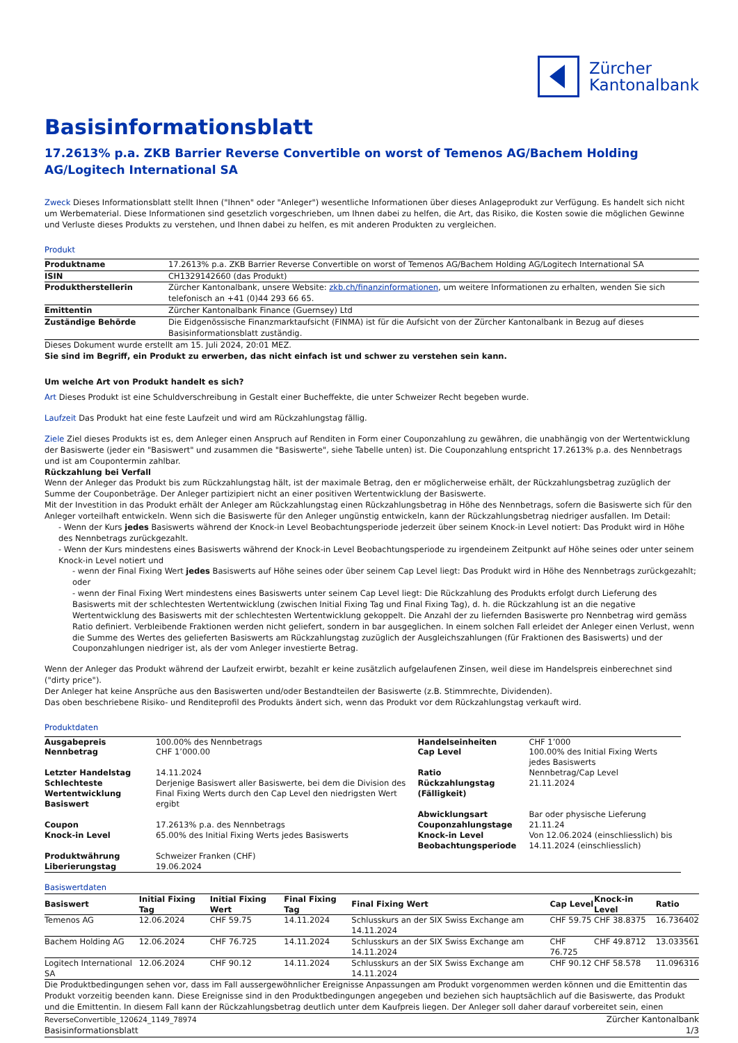Zürcher
Kantonalbank
Basisinformationsblatt
17.2613% p.a. ZKB Barrier Reverse Convertible on worst of Temenos AG/Bachem Holding AG/Logitech International SA
Zweck Dieses Informationsblatt stellt Ihnen ("Ihnen" oder "Anleger") wesentliche Informationen über dieses Anlageprodukt zur Verfügung. Es handelt sich nicht um Werbematerial. Diese Informationen sind gesetzlich vorgeschrieben, um Ihnen dabei zu helfen, die Art, das Risiko, die Kosten sowie die möglichen Gewinne und Verluste dieses Produkts zu verstehen, und Ihnen dabei zu helfen, es mit anderen Produkten zu vergleichen.
Produkt
| Produktname | 17.2613% p.a. ZKB Barrier Reverse Convertible on worst of Temenos AG/Bachem Holding AG/Logitech International SA |
| ISIN | CH1329142660 (das Produkt) |
| Produktherstellerin | Zürcher Kantonalbank, unsere Website: zkb.ch/finanzinformationen , um weitere Informationen zu erhalten, wenden Sie sich telefonisch an +41 (0)44 293 66 65. |
| Emittentin | Zürcher Kantonalbank Finance (Guernsey) Ltd |
| Zuständige Behörde | Die Eidgenössische Finanzmarktaufsicht (FINMA) ist für die Aufsicht von der Zürcher Kantonalbank in Bezug auf dieses Basisinformationsblatt zuständig. |
Dieses Dokument wurde erstellt am 15. Juli 2024, 20:01 MEZ.
Sie sind im Begriff, ein Produkt zu erwerben, das nicht einfach ist und schwer zu verstehen sein kann.
Um welche Art von Produkt handelt es sich?
Art Dieses Produkt ist eine Schuldverschreibung in Gestalt einer Bucheffekte, die unter Schweizer Recht begeben wurde.
Laufzeit Das Produkt hat eine feste Laufzeit und wird am Rückzahlungstag fällig.
Ziele Ziel dieses Produkts ist es, dem Anleger einen Anspruch auf Renditen in Form einer Couponzahlung zu gewähren, die unabhängig von der Wertentwicklung der Basiswerte (jeder ein "Basiswert" und zusammen die "Basiswerte", siehe Tabelle unten) ist. Die Couponzahlung entspricht 17.2613% p.a. des Nennbetrags und ist am Coupontermin zahlbar.
Rückzahlung bei Verfall
Wenn der Anleger das Produkt bis zum Rückzahlungstag hält, ist der maximale Betrag, den er möglicherweise erhält, der Rückzahlungsbetrag zuzüglich der Summe der Couponbeträge. Der Anleger partizipiert nicht an einer positiven Wertentwicklung der Basiswerte.
Mit der Investition in das Produkt erhält der Anleger am Rückzahlungstag einen Rückzahlungsbetrag in Höhe des Nennbetrags, sofern die Basiswerte sich für den Anleger vorteilhaft entwickeln. Wenn sich die Basiswerte für den Anleger ungünstig entwickeln, kann der Rückzahlungsbetrag niedriger ausfallen. Im Detail:
- Wenn der Kurs jedes Basiswerts während der Knock-in Level Beobachtungsperiode jederzeit über seinem Knock-in Level notiert: Das Produkt wird in Höhe des Nennbetrags zurückgezahlt.
- Wenn der Kurs mindestens eines Basiswerts während der Knock-in Level Beobachtungsperiode zu irgendeinem Zeitpunkt auf Höhe seines oder unter seinem Knock-in Level notiert und
- wenn der Final Fixing Wert jedes Basiswerts auf Höhe seines oder über seinem Cap Level liegt: Das Produkt wird in Höhe des Nennbetrags zurückgezahlt; oder
- wenn der Final Fixing Wert mindestens eines Basiswerts unter seinem Cap Level liegt: Die Rückzahlung des Produkts erfolgt durch Lieferung des Basiswerts mit der schlechtesten Wertentwicklung (zwischen Initial Fixing Tag und Final Fixing Tag), d. h. die Rückzahlung ist an die negative Wertentwicklung des Basiswerts mit der schlechtesten Wertentwicklung gekoppelt. Die Anzahl der zu liefernden Basiswerte pro Nennbetrag wird gemäss Ratio definiert. Verbleibende Fraktionen werden nicht geliefert, sondern in bar ausgeglichen. In einem solchen Fall erleidet der Anleger einen Verlust, wenn die Summe des Wertes des gelieferten Basiswerts am Rückzahlungstag zuzüglich der Ausgleichszahlungen (für Fraktionen des Basiswerts) und der Couponzahlungen niedriger ist, als der vom Anleger investierte Betrag.
Wenn der Anleger das Produkt während der Laufzeit erwirbt, bezahlt er keine zusätzlich aufgelaufenen Zinsen, weil diese im Handelspreis einberechnet sind ("dirty price").
Der Anleger hat keine Ansprüche aus den Basiswerten und/oder Bestandteilen der Basiswerte (z.B. Stimmrechte, Dividenden).
Das oben beschriebene Risiko- und Renditeprofil des Produkts ändert sich, wenn das Produkt vor dem Rückzahlungstag verkauft wird.
Produktdaten
| Ausgabepreis | 100.00% des Nennbetrags | Handelseinheiten | CHF 1’000 |
| Nennbetrag | CHF 1’000.00 | Cap Level | 100.00% des Initial Fixing Werts jedes Basiswerts |
| Letzter Handelstag | 14.11.2024 | Ratio | Nennbetrag/Cap Level |
| Schlechteste Wertentwicklung Basiswert | Derjenige Basiswert aller Basiswerte, bei dem die Division des Final Fixing Werts durch den Cap Level den niedrigsten Wert ergibt | Rückzahlungstag (Fälligkeit) | 21.11.2024 |
| | | Abwicklungsart | Bar oder physische Lieferung |
| Coupon | 17.2613% p.a. des Nennbetrags | Couponzahlungstage | 21.11.24 |
| Knock-in Level | 65.00% des Initial Fixing Werts jedes Basiswerts | Knock-in Level Beobachtungsperiode | Von 12.06.2024 (einschliesslich) bis 14.11.2024 (einschliesslich) |
| Produktwährung | Schweizer Franken (CHF) | | |
| Liberierungstag | 19.06.2024 | | |
Basiswertdaten
| Basiswert | Initial Fixing Tag | Initial Fixing Wert | Final Fixing Tag | Final Fixing Wert | Cap Level | Knock-in Level | Ratio |
| --- | --- | --- | --- | --- | --- | --- | --- |
| Temenos AG | 12.06.2024 | CHF 59.75 | 14.11.2024 | Schlusskurs an der SIX Swiss Exchange am 14.11.2024 | CHF 59.75 | CHF 38.8375 | 16.736402 |
| Bachem Holding AG | 12.06.2024 | CHF 76.725 | 14.11.2024 | Schlusskurs an der SIX Swiss Exchange am 14.11.2024 | CHF 76.725 | CHF 49.8712 | 13.033561 |
| Logitech International SA | 12.06.2024 | CHF 90.12 | 14.11.2024 | Schlusskurs an der SIX Swiss Exchange am 14.11.2024 | CHF 90.12 | CHF 58.578 | 11.096316 |
Die Produktbedingungen sehen vor, dass im Fall aussergewöhnlicher Ereignisse Anpassungen am Produkt vorgenommen werden können und die Emittentin das Produkt vorzeitig beenden kann. Diese Ereignisse sind in den Produktbedingungen angegeben und beziehen sich hauptsächlich auf die Basiswerte, das Produkt und die Emittentin. In diesem Fall kann der Rückzahlungsbetrag deutlich unter dem Kaufpreis liegen. Der Anleger soll daher darauf vorbereitet sein, einen
ReverseConvertible_120624_1149_78974
Basisinformationsblatt
Zürcher Kantonalbank
1/3